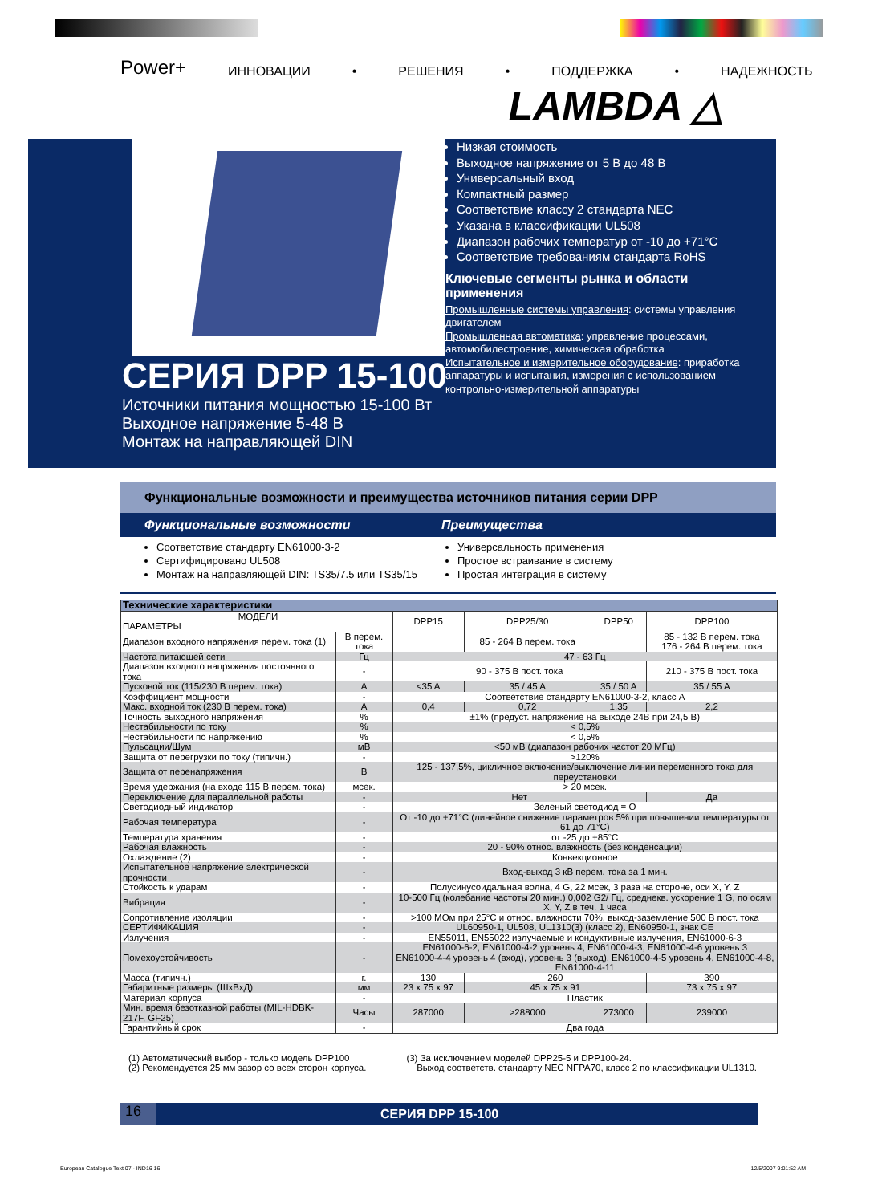Power+ ИННОВАЦИИ • РЕШЕНИЯ • ПОДДЕРЖКА • НАДЕЖНОСТЬ
LAMBDA △
СЕРИЯ DPP 15-100
Источники питания мощностью 15-100 Вт
Выходное напряжение 5-48 В
Монтаж на направляющей DIN
Низкая стоимость
Выходное напряжение от 5 В до 48 В
Универсальный вход
Компактный размер
Соответствие классу 2 стандарта NEC
Указана в классификации UL508
Диапазон рабочих температур от -10 до +71°C
Соответствие требованиям стандарта RoHS
Ключевые сегменты рынка и области применения
Промышленные системы управления: системы управления двигателем
Промышленная автоматика: управление процессами, автомобилестроение, химическая обработка
Испытательное и измерительное оборудование: приработка аппаратуры и испытания, измерения с использованием контрольно-измерительной аппаратуры
Функциональные возможности и преимущества источников питания серии DPP
Функциональные возможности Преимущества
Соответствие стандарту EN61000-3-2
Сертифицировано UL508
Монтаж на направляющей DIN: TS35/7.5 или TS35/15
Универсальность применения
Простое встраивание в систему
Простая интеграция в систему
| Технические характеристики | | | | | |
| --- | --- | --- | --- | --- | --- |
| МОДЕЛИ ПАРАМЕТРЫ | | DPP15 | DPP25/30 | DPP50 | DPP100 |
| Диапазон входного напряжения перем. тока (1) | В перем. тока | | 85 - 264 В перем. тока | | 85 - 132 В перем. тока 176 - 264 В перем. тока |
| Частота питающей сети | Гц | 47 - 63 Гц | | | |
| Диапазон входного напряжения постоянного тока | - | 90 - 375 В пост. тока | | | 210 - 375 В пост. тока |
| Пусковой ток (115/230 В перем. тока) | A | <35 A | 35 / 45 A | 35 / 50 A | 35 / 55 A |
| Коэффициент мощности | - | Соответствие стандарту EN61000-3-2, класс A | | | |
| Макс. входной ток (230 В перем. тока) | A | 0,4 | 0,72 | 1,35 | 2,2 |
| Точность выходного напряжения | % | ±1% (предуст. напряжение на выходе 24В при 24,5 В) | | | |
| Нестабильности по току | % | < 0,5% | | | |
| Нестабильности по напряжению | % | < 0,5% | | | |
| Пульсации/Шум | мВ | <50 мВ (диапазон рабочих частот 20 МГц) | | | |
| Защита от перегрузки по току (типичн.) | - | >120% | | | |
| Защита от перенапряжения | В | 125 - 137,5%, цикличное включение/выключение линии переменного тока для переустановки | | | |
| Время удержания (на входе 115 В перем. тока) | мсек. | > 20 мсек. | | | |
| Переключение для параллельной работы | - | Нет | | | Да |
| Светодиодный индикатор | - | Зеленый светодиод = O | | | |
| Рабочая температура | - | От -10 до +71°C (линейное снижение параметров 5% при повышении температуры от 61 до 71°C) | | | |
| Температура хранения | - | от -25 до +85°C | | | |
| Рабочая влажность | - | 20 - 90% относ. влажность (без конденсации) | | | |
| Охлаждение (2) | - | Конвекционное | | | |
| Испытательное напряжение электрической прочности | - | Вход-выход 3 кВ перем. тока за 1 мин. | | | |
| Стойкость к ударам | - | Полусинусоидальная волна, 4 G, 22 мсек, 3 раза на стороне, оси X, Y, Z | | | |
| Вибрация | - | 10-500 Гц (колебание частоты 20 мин.) 0,002 G2/ Гц, среднекв. ускорение 1 G, по осям X, Y, Z в теч. 1 часа | | | |
| Сопротивление изоляции | - | >100 МОм при 25°C и относ. влажности 70%, выход-заземление 500 В пост. тока | | | |
| СЕРТИФИКАЦИЯ | - | UL60950-1, UL508, UL1310(3) (класс 2), EN60950-1, знак CE | | | |
| Излучения | - | EN55011, EN55022 излучаемые и кондуктивные излучения, EN61000-6-3 | | | |
| Помехоустойчивость | - | EN61000-6-2, EN61000-4-2 уровень 4, EN61000-4-3, EN61000-4-6 уровень 3 EN61000-4-4 уровень 4 (вход), уровень 3 (выход), EN61000-4-5 уровень 4, EN61000-4-8, EN61000-4-11 | | | |
| Масса (типичн.) | г. | 130 | 260 | | 390 |
| Габаритные размеры (ШхВхД) | мм | 23 x 75 x 97 | 45 x 75 x 91 | | 73 x 75 x 97 |
| Материал корпуса | - | Пластик | | | |
| Мин. время безотказной работы (MIL-HDBK-217F, GF25) | Часы | 287000 | >288000 | 273000 | 239000 |
| Гарантийный срок | - | Два года | | | |
(1) Автоматический выбор - только модель DPP100
(2) Рекомендуется 25 мм зазор со всех сторон корпуса.
(3) За исключением моделей DPP25-5 и DPP100-24.
Выход соответств. стандарту NEC NFPA70, класс 2 по классификации UL1310.
16 СЕРИЯ DPP 15-100
European Catalogue Text 07 - IND16 16 12/5/2007 9:01:52 AM